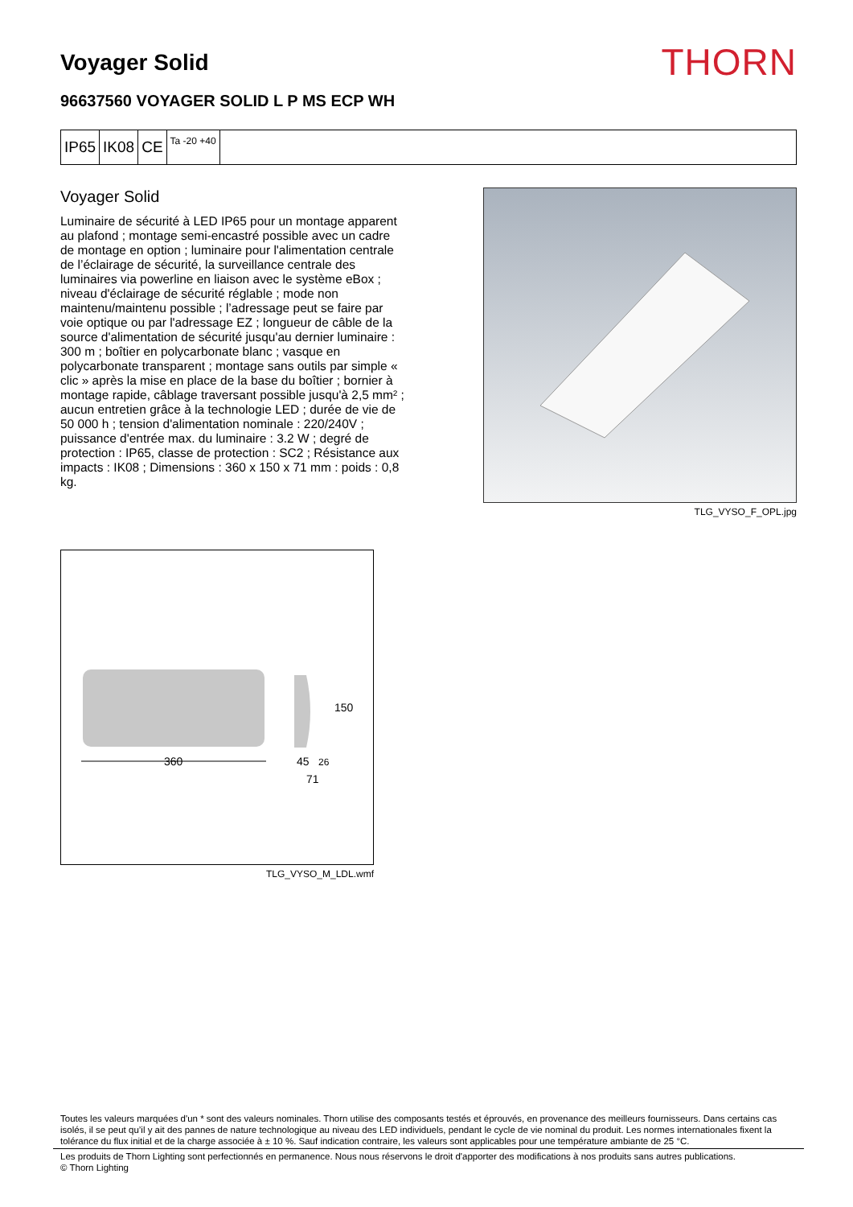Voyager Solid
THORN
96637560 VOYAGER SOLID L P MS ECP WH
IP65 IK08 CE
Ta -20 +40
Voyager Solid
Luminaire de sécurité à LED IP65 pour un montage apparent au plafond ; montage semi-encastré possible avec un cadre de montage en option ; luminaire pour l'alimentation centrale de l’éclairage de sécurité, la surveillance centrale des luminaires via powerline en liaison avec le système eBox ; niveau d'éclairage de sécurité réglable ; mode non maintenu/maintenu possible ; l’adressage peut se faire par voie optique ou par l'adressage EZ ; longueur de câble de la source d'alimentation de sécurité jusqu'au dernier luminaire : 300 m ; boîtier en polycarbonate blanc ; vasque en polycarbonate transparent ; montage sans outils par simple « clic » après la mise en place de la base du boîtier ; bornier à montage rapide, câblage traversant possible jusqu'à 2,5 mm² ; aucun entretien grâce à la technologie LED ; durée de vie de 50 000 h ; tension d'alimentation nominale : 220/240V ; puissance d'entrée max. du luminaire : 3.2 W ; degré de protection : IP65, classe de protection : SC2 ; Résistance aux impacts : IK08 ; Dimensions : 360 x 150 x 71 mm : poids : 0,8 kg.
TLG_VYSO_F_OPL.jpg
360
150
45
26
71
TLG_VYSO_M_LDL.wmf
Toutes les valeurs marquées d'un * sont des valeurs nominales. Thorn utilise des composants testés et éprouvés, en provenance des meilleurs fournisseurs. Dans certains cas isolés, il se peut qu’il y ait des pannes de nature technologique au niveau des LED individuels, pendant le cycle de vie nominal du produit. Les normes internationales fixent la tolérance du flux initial et de la charge associée à ± 10 %. Sauf indication contraire, les valeurs sont applicables pour une température ambiante de 25 °C.
Les produits de Thorn Lighting sont perfectionnés en permanence. Nous nous réservons le droit d'apporter des modifications à nos produits sans autres publications.
© Thorn Lighting